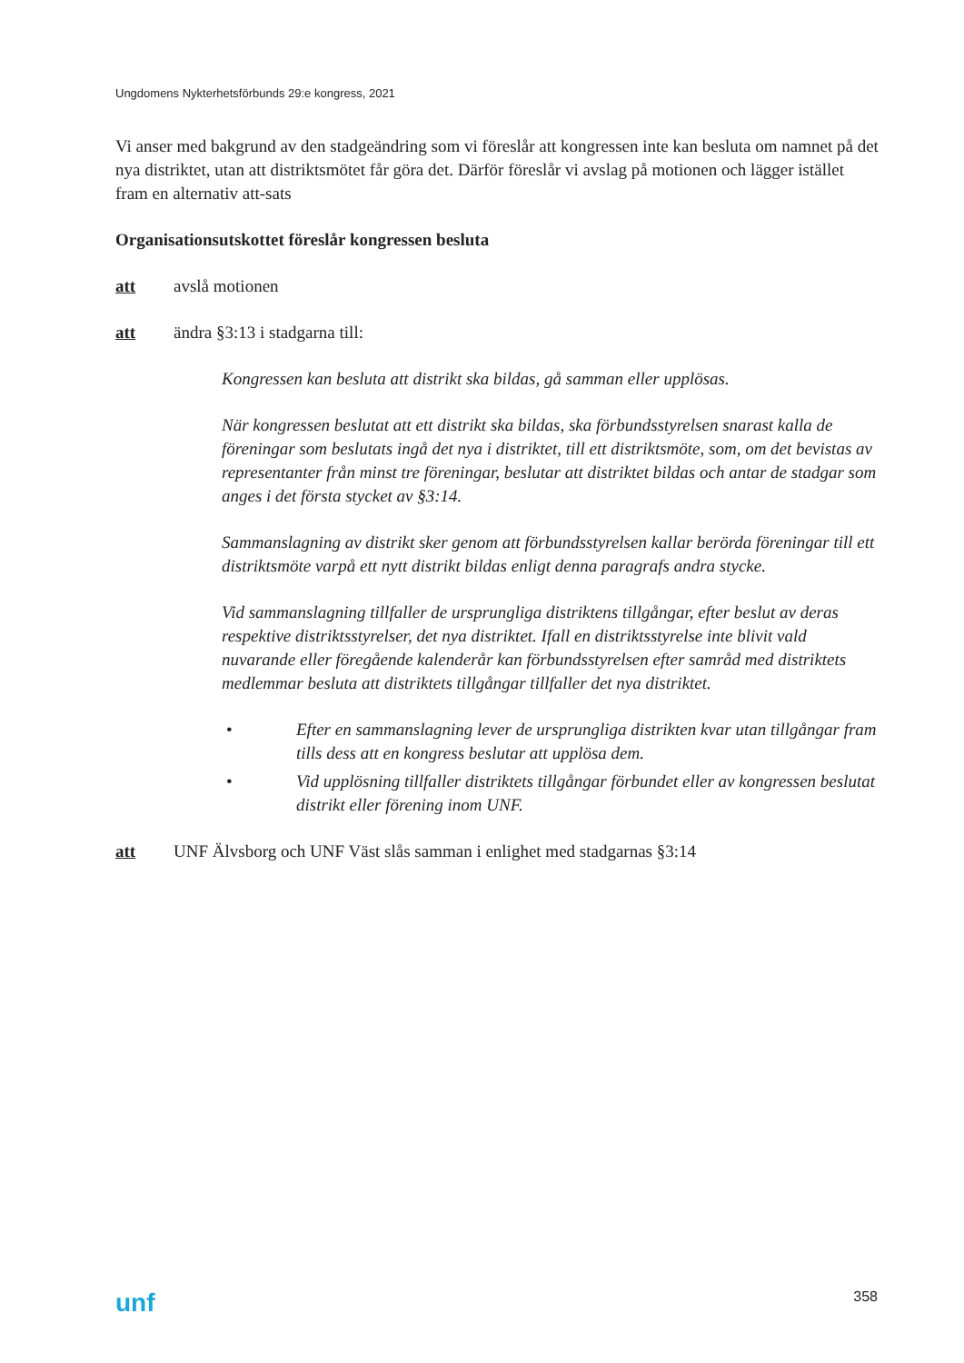Ungdomens Nykterhetsförbunds 29:e kongress, 2021
Vi anser med bakgrund av den stadgeändring som vi föreslår att kongressen inte kan besluta om namnet på det nya distriktet, utan att distriktsmötet får göra det. Därför föreslår vi avslag på motionen och lägger istället fram en alternativ att-sats
Organisationsutskottet föreslår kongressen besluta
att avslå motionen
att ändra §3:13 i stadgarna till:
Kongressen kan besluta att distrikt ska bildas, gå samman eller upplösas.
När kongressen beslutat att ett distrikt ska bildas, ska förbundsstyrelsen snarast kalla de föreningar som beslutats ingå det nya i distriktet, till ett distriktsmöte, som, om det bevistas av representanter från minst tre föreningar, beslutar att distriktet bildas och antar de stadgar som anges i det första stycket av §3:14.
Sammanslagning av distrikt sker genom att förbundsstyrelsen kallar berörda föreningar till ett distriktsmöte varpå ett nytt distrikt bildas enligt denna paragrafs andra stycke.
Vid sammanslagning tillfaller de ursprungliga distriktens tillgångar, efter beslut av deras respektive distriktsstyrelser, det nya distriktet. Ifall en distriktsstyrelse inte blivit vald nuvarande eller föregående kalenderår kan förbundsstyrelsen efter samråd med distriktets medlemmar besluta att distriktets tillgångar tillfaller det nya distriktet.
• Efter en sammanslagning lever de ursprungliga distrikten kvar utan tillgångar fram tills dess att en kongress beslutar att upplösa dem.
• Vid upplösning tillfaller distriktets tillgångar förbundet eller av kongressen beslutat distrikt eller förening inom UNF.
att UNF Älvsborg och UNF Väst slås samman i enlighet med stadgarnas §3:14
unf 358